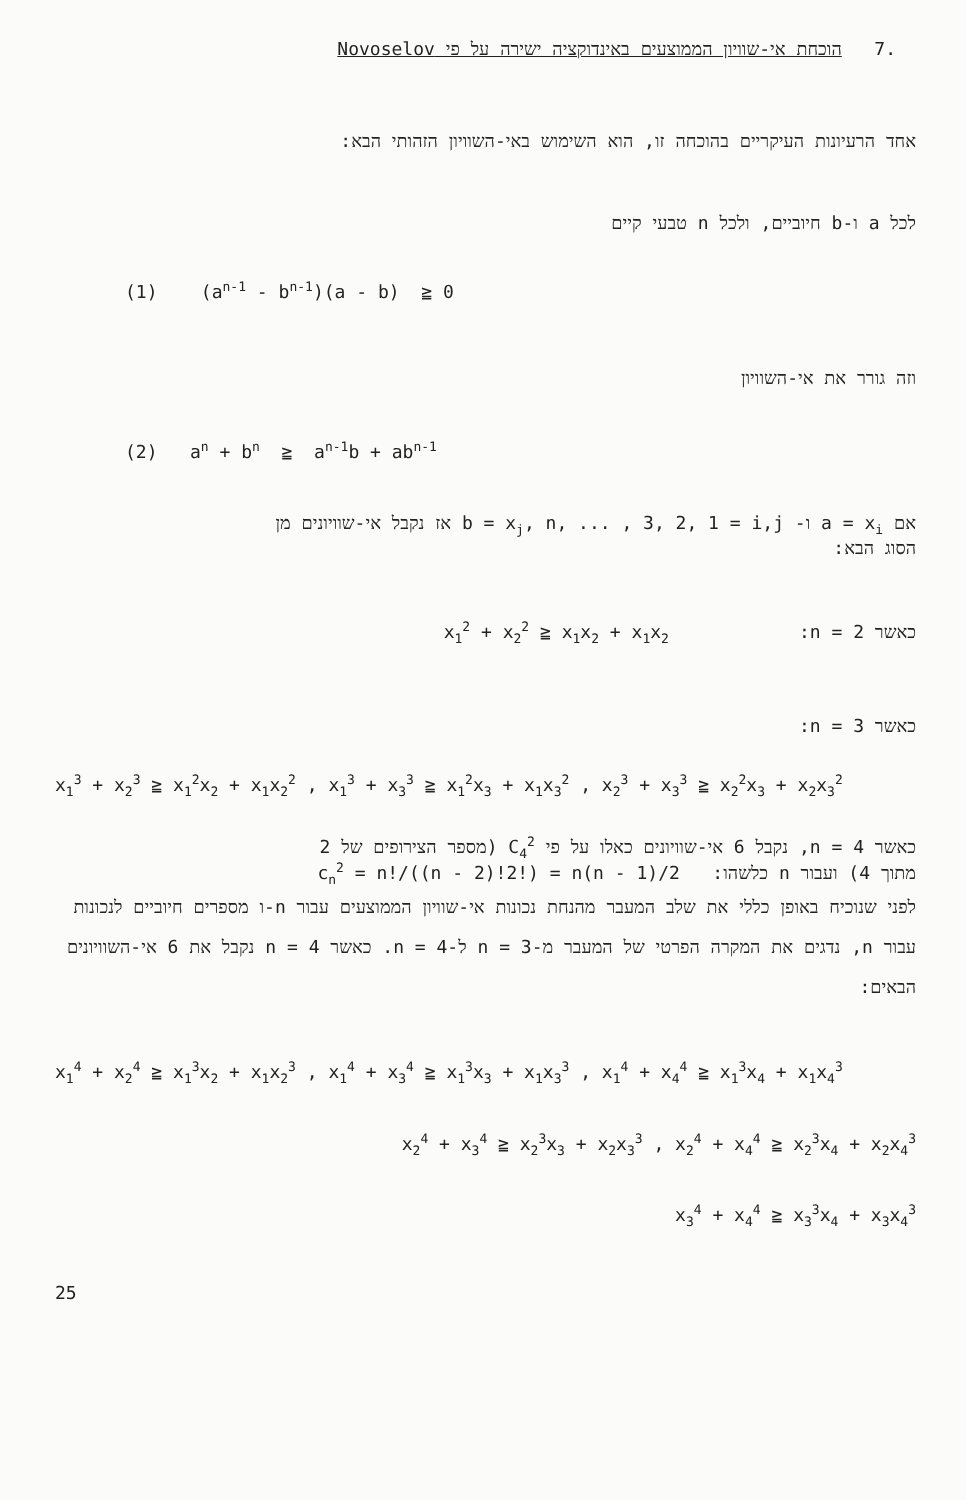.7 הוכחת אי-שוויון הממוצעים באינדוקציה ישירה על פי Novoselov
אחד הרעיונות העיקריים בהוכחה זו, הוא השימוש באי-השוויון הזהותי הבא:
לכל a ו-b חיוביים, ולכל n טבעי קיים
(1) (a<sup>n-1</sup> - b<sup>n-1</sup>)(a - b) ≧ 0
וזה גורר את אי-השוויון
(2) a<sup>n</sup> + b<sup>n</sup> ≧ a<sup>n-1</sup>b + ab<sup>n-1</sup>
אם a = x<sub>i</sub> ו- b = x<sub>j</sub>, n, ... , 3, 2, 1 = i,j אז נקבל אי-שוויונים מן
הסוג הבא:
כאשר n = 2: x<sub>1</sub><sup>2</sup> + x<sub>2</sub><sup>2</sup> ≧ x<sub>1</sub>x<sub>2</sub> + x<sub>1</sub>x<sub>2</sub>
כאשר n = 3:
x<sub>1</sub><sup>3</sup> + x<sub>2</sub><sup>3</sup> ≧ x<sub>1</sub><sup>2</sup>x<sub>2</sub> + x<sub>1</sub>x<sub>2</sub><sup>2</sup> , x<sub>1</sub><sup>3</sup> + x<sub>3</sub><sup>3</sup> ≧ x<sub>1</sub><sup>2</sup>x<sub>3</sub> + x<sub>1</sub>x<sub>3</sub><sup>2</sup> , x<sub>2</sub><sup>3</sup> + x<sub>3</sub><sup>3</sup> ≧ x<sub>2</sub><sup>2</sup>x<sub>3</sub> + x<sub>2</sub>x<sub>3</sub><sup>2</sup>
כאשר n = 4, נקבל 6 אי-שוויונים כאלו על פי C<sub>4</sub><sup>2</sup> (מספר הצירופים של 2
מתוך 4) ועבור n כלשהו: c<sub>n</sub><sup>2</sup> = n!/((n - 2)!2!) = n(n - 1)/2
לפני שנוכיח באופן כללי את שלב המעבר מהנחת נכונות אי-שוויון הממוצעים עבור n-ו מספרים חיוביים לנכונות עבור n, נדגים את המקרה הפרטי של המעבר מ-n = 3 ל-n = 4. כאשר n = 4 נקבל את 6 אי-השוויונים הבאים:
x<sub>1</sub><sup>4</sup> + x<sub>2</sub><sup>4</sup> ≧ x<sub>1</sub><sup>3</sup>x<sub>2</sub> + x<sub>1</sub>x<sub>2</sub><sup>3</sup> , x<sub>1</sub><sup>4</sup> + x<sub>3</sub><sup>4</sup> ≧ x<sub>1</sub><sup>3</sup>x<sub>3</sub> + x<sub>1</sub>x<sub>3</sub><sup>3</sup> , x<sub>1</sub><sup>4</sup> + x<sub>4</sub><sup>4</sup> ≧ x<sub>1</sub><sup>3</sup>x<sub>4</sub> + x<sub>1</sub>x<sub>4</sub><sup>3</sup>
x<sub>2</sub><sup>4</sup> + x<sub>3</sub><sup>4</sup> ≧ x<sub>2</sub><sup>3</sup>x<sub>3</sub> + x<sub>2</sub>x<sub>3</sub><sup>3</sup> , x<sub>2</sub><sup>4</sup> + x<sub>4</sub><sup>4</sup> ≧ x<sub>2</sub><sup>3</sup>x<sub>4</sub> + x<sub>2</sub>x<sub>4</sub><sup>3</sup>
x<sub>3</sub><sup>4</sup> + x<sub>4</sub><sup>4</sup> ≧ x<sub>3</sub><sup>3</sup>x<sub>4</sub> + x<sub>3</sub>x<sub>4</sub><sup>3</sup>
25